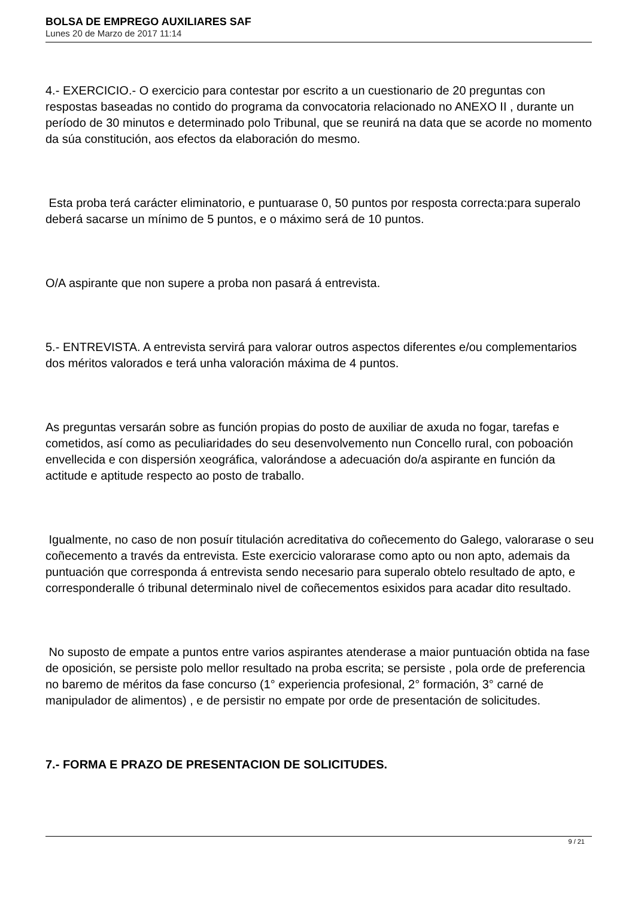BOLSA DE EMPREGO AUXILIARES SAF
Lunes 20 de Marzo de 2017 11:14
4.- EXERCICIO.- O exercicio para contestar por escrito a un cuestionario de 20 preguntas con respostas baseadas no contido do programa da convocatoria relacionado no ANEXO II , durante un período de 30 minutos e determinado polo Tribunal, que se reunirá na data que se acorde no momento da súa constitución, aos efectos da elaboración do mesmo.
Esta proba terá carácter eliminatorio, e puntuarase 0, 50 puntos por resposta correcta:para superalo deberá sacarse un mínimo de 5 puntos, e o máximo será de 10 puntos.
O/A aspirante que non supere a proba non pasará á entrevista.
5.- ENTREVISTA. A entrevista servirá para valorar outros aspectos diferentes e/ou complementarios dos méritos valorados e terá unha valoración máxima de 4 puntos.
As preguntas versarán sobre as función propias do posto de auxiliar de axuda no fogar, tarefas e cometidos, así como as peculiaridades do seu desenvolvemento nun Concello rural, con poboación envellecida e con dispersión xeográfica, valorándose a adecuación do/a aspirante en función da actitude e aptitude respecto ao posto de traballo.
Igualmente, no caso de non posuír titulación acreditativa do coñecemento do Galego, valorarase o seu coñecemento a través da entrevista. Este exercicio valorarase como apto ou non apto, ademais da puntuación que corresponda á entrevista sendo necesario para superalo obtelo resultado de apto, e corresponderalle ó tribunal determinalo nivel de coñecementos esixidos para acadar dito resultado.
No suposto de empate a puntos entre varios aspirantes atenderase a maior puntuación obtida na fase de oposición, se persiste polo mellor resultado na proba escrita; se persiste , pola orde de preferencia no baremo de méritos da fase concurso (1° experiencia profesional, 2° formación, 3° carné de manipulador de alimentos) , e de persistir no empate por orde de presentación de solicitudes.
7.- FORMA E PRAZO DE PRESENTACION DE SOLICITUDES.
9 / 21